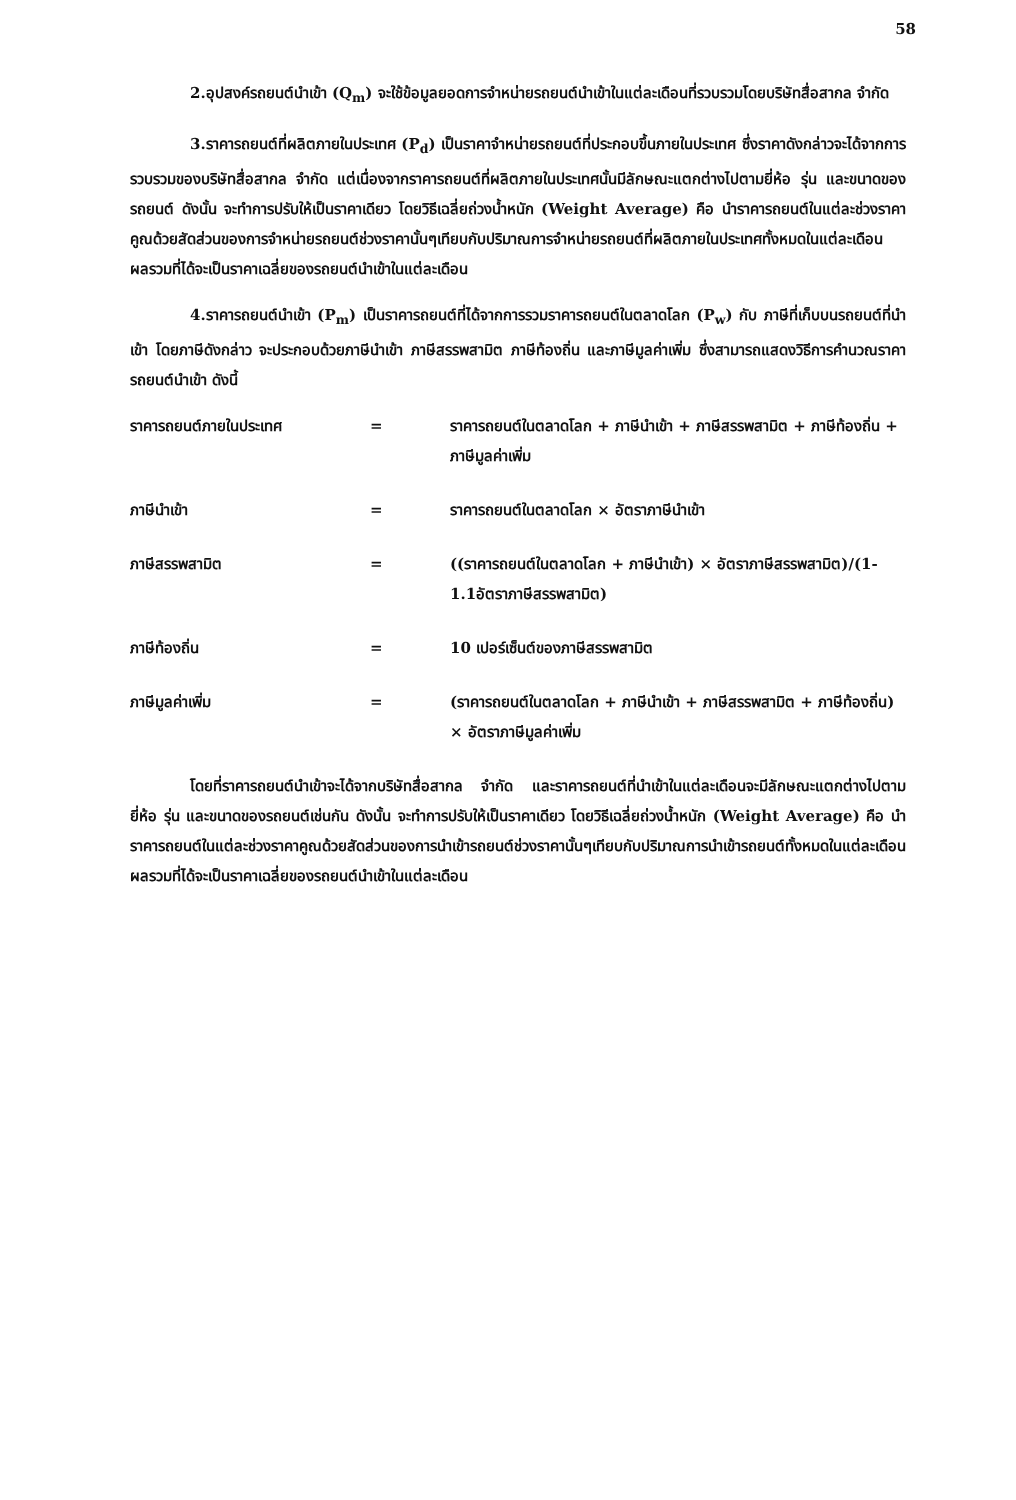58
2.อุปสงค์รถยนต์นำเข้า (Q<sub>m</sub>) จะใช้ข้อมูลยอดการจำหน่ายรถยนต์นำเข้าในแต่ละเดือนที่รวบรวมโดยบริษัทสื่อสากล จำกัด
3.ราคารถยนต์ที่ผลิตภายในประเทศ (P<sub>d</sub>) เป็นราคาจำหน่ายรถยนต์ที่ประกอบขึ้นภายในประเทศ ซึ่งราคาดังกล่าวจะได้จากการรวบรวมของบริษัทสื่อสากล จำกัด แต่เนื่องจากราคารถยนต์ที่ผลิตภายในประเทศนั้นมีลักษณะแตกต่างไปตามยี่ห้อ รุ่น และขนาดของรถยนต์ ดังนั้น จะทำการปรับให้เป็นราคาเดียว โดยวิธีเฉลี่ยถ่วงน้ำหนัก (Weight Average) คือ นำราคารถยนต์ในแต่ละช่วงราคา คูณด้วยสัดส่วนของการจำหน่ายรถยนต์ช่วงราคานั้นๆเทียบกับปริมาณการจำหน่ายรถยนต์ที่ผลิตภายในประเทศทั้งหมดในแต่ละเดือน ผลรวมที่ได้จะเป็นราคาเฉลี่ยของรถยนต์นำเข้าในแต่ละเดือน
4.ราคารถยนต์นำเข้า (P<sub>m</sub>) เป็นราคารถยนต์ที่ได้จากการรวมราคารถยนต์ในตลาดโลก (P<sub>w</sub>) กับ ภาษีที่เก็บบนรถยนต์ที่นำเข้า โดยภาษีดังกล่าว จะประกอบด้วยภาษีนำเข้า ภาษีสรรพสามิต ภาษีท้องถิ่น และภาษีมูลค่าเพิ่ม ซึ่งสามารถแสดงวิธีการคำนวณราคารถยนต์นำเข้า ดังนี้
ราคารถยนต์ภายในประเทศ
=
ราคารถยนต์ในตลาดโลก + ภาษีนำเข้า + ภาษีสรรพสามิต + ภาษีท้องถิ่น + ภาษีมูลค่าเพิ่ม
ภาษีนำเข้า
=
ราคารถยนต์ในตลาดโลก × อัตราภาษีนำเข้า
ภาษีสรรพสามิต
=
((ราคารถยนต์ในตลาดโลก + ภาษีนำเข้า) × อัตราภาษีสรรพสามิต)/(1-1.1อัตราภาษีสรรพสามิต)
ภาษีท้องถิ่น
=
10 เปอร์เซ็นต์ของภาษีสรรพสามิต
ภาษีมูลค่าเพิ่ม
=
(ราคารถยนต์ในตลาดโลก + ภาษีนำเข้า + ภาษีสรรพสามิต + ภาษีท้องถิ่น) × อัตราภาษีมูลค่าเพิ่ม
โดยที่ราคารถยนต์นำเข้าจะได้จากบริษัทสื่อสากล จำกัด และราคารถยนต์ที่นำเข้าในแต่ละเดือนจะมีลักษณะแตกต่างไปตามยี่ห้อ รุ่น และขนาดของรถยนต์เช่นกัน ดังนั้น จะทำการปรับให้เป็นราคาเดียว โดยวิธีเฉลี่ยถ่วงน้ำหนัก (Weight Average) คือ นำราคารถยนต์ในแต่ละช่วงราคาคูณด้วยสัดส่วนของการนำเข้ารถยนต์ช่วงราคานั้นๆเทียบกับปริมาณการนำเข้ารถยนต์ทั้งหมดในแต่ละเดือน ผลรวมที่ได้จะเป็นราคาเฉลี่ยของรถยนต์นำเข้าในแต่ละเดือน